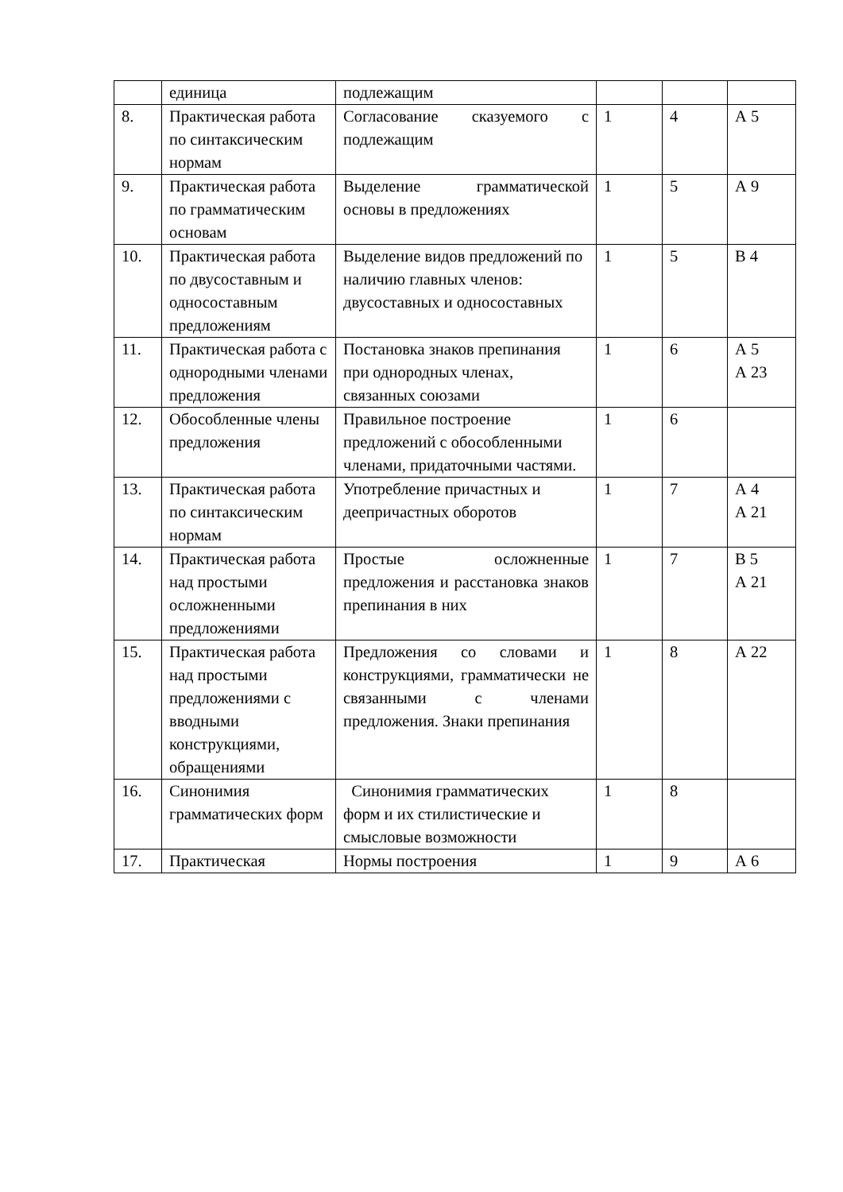| | единица | подлежащим | | | |
| 8. | Практическая работа по синтаксическим нормам | Согласование сказуемого с подлежащим | 1 | 4 | А 5 |
| 9. | Практическая работа по грамматическим основам | Выделение грамматической основы в предложениях | 1 | 5 | А 9 |
| 10. | Практическая работа по двусоставным и односоставным предложениям | Выделение видов предложений по наличию главных членов: двусоставных и односоставных | 1 | 5 | В 4 |
| 11. | Практическая работа с однородными членами предложения | Постановка знаков препинания при однородных членах, связанных союзами | 1 | 6 | А 5 А 23 |
| 12. | Обособленные члены предложения | Правильное построение предложений с обособленными членами, придаточными частями. | 1 | 6 | |
| 13. | Практическая работа по синтаксическим нормам | Употребление причастных и деепричастных оборотов | 1 | 7 | А 4 А 21 |
| 14. | Практическая работа над простыми осложненными предложениями | Простые осложненные предложения и расстановка знаков препинания в них | 1 | 7 | В 5 А 21 |
| 15. | Практическая работа над простыми предложениями с вводными конструкциями, обращениями | Предложения со словами и конструкциями, грамматически не связанными с членами предложения. Знаки препинания | 1 | 8 | А 22 |
| 16. | Синонимия грамматических форм | Синонимия грамматических форм и их стилистические и смысловые возможности | 1 | 8 | |
| 17. | Практическая | Нормы построения | 1 | 9 | А 6 |